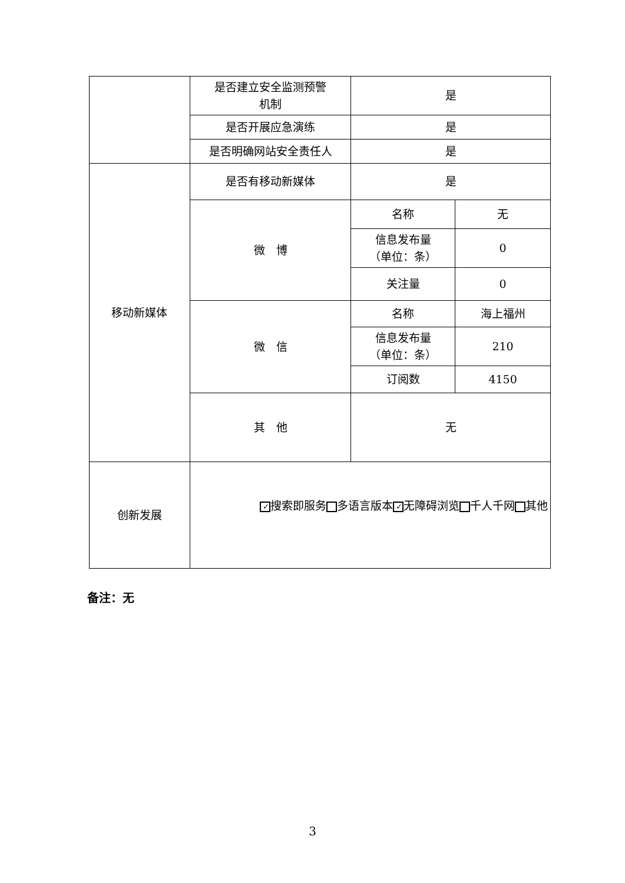| | 是否建立安全监测预警 机制 | 是 | |
| | 是否开展应急演练 | 是 | |
| | 是否明确网站安全责任人 | 是 | |
| 移动新媒体 | 是否有移动新媒体 | 是 | |
| | 微 博 | 名称 | 无 |
| | | 信息发布量 （单位：条） | 0 |
| | | 关注量 | 0 |
| | 微 信 | 名称 | 海上福州 |
| | | 信息发布量 （单位：条） | 210 |
| | | 订阅数 | 4150 |
| | 其 他 | 无 | |
| 创新发展 | ✓ 搜索即服务 多语言版本 ✓ 无障碍浏览 千人千网 其他 | | |
备注：无
3